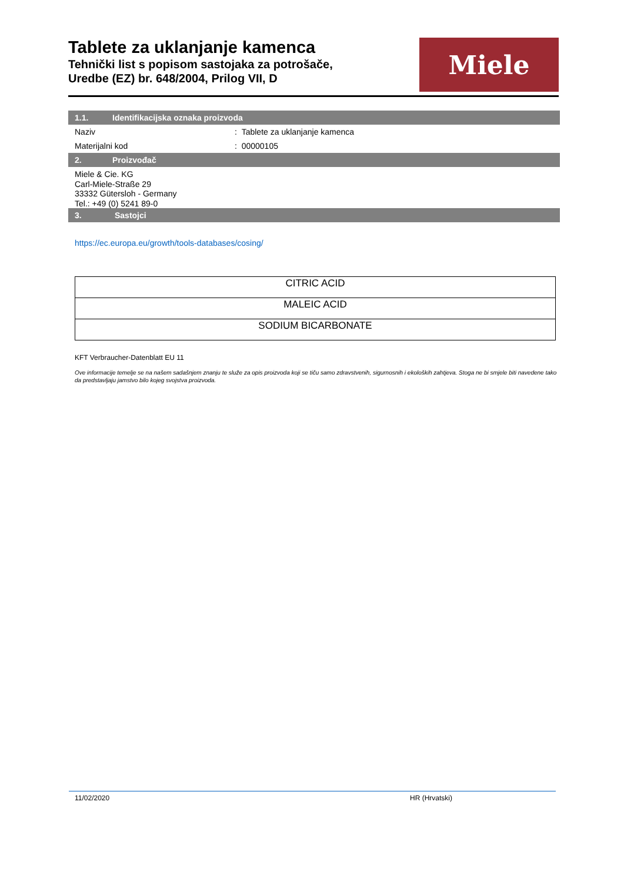Tablete za uklanjanje kamenca
Tehnički list s popisom sastojaka za potrošače,
Uredbe (EZ) br. 648/2004, Prilog VII, D
Miele
1.1. Identifikacijska oznaka proizvoda
Naziv : Tablete za uklanjanje kamenca
Materijalni kod : 00000105
2. Proizvođač
Miele & Cie. KG
Carl-Miele-Straße 29
33332 Gütersloh - Germany
Tel.: +49 (0) 5241 89-0
3. Sastojci
https://ec.europa.eu/growth/tools-databases/cosing/
| CITRIC ACID |
| MALEIC ACID |
| SODIUM BICARBONATE |
KFT Verbraucher-Datenblatt EU 11
Ove informacije temelje se na našem sadašnjem znanju te služe za opis proizvoda koji se tiču samo zdravstvenih, sigurnosnih i ekoloških zahtjeva. Stoga ne bi smjele biti navedene tako da predstavljaju jamstvo bilo kojeg svojstva proizvoda.
11/02/2020 HR (Hrvatski)